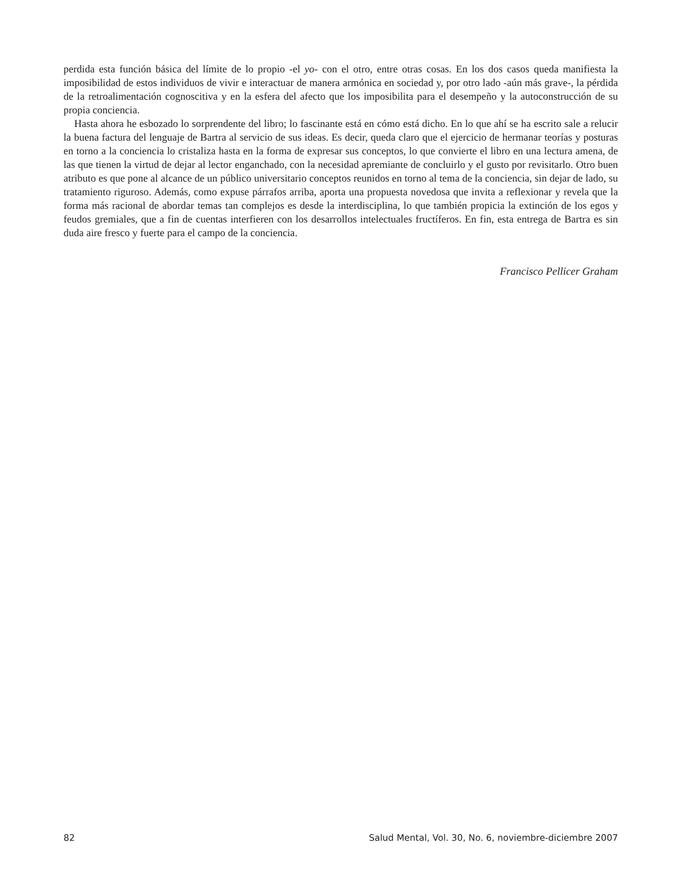perdida esta función básica del límite de lo propio -el yo- con el otro, entre otras cosas. En los dos casos queda manifiesta la imposibilidad de estos individuos de vivir e interactuar de manera armónica en sociedad y, por otro lado -aún más grave-, la pérdida de la retroalimentación cognoscitiva y en la esfera del afecto que los imposibilita para el desempeño y la autoconstrucción de su propia conciencia.
Hasta ahora he esbozado lo sorprendente del libro; lo fascinante está en cómo está dicho. En lo que ahí se ha escrito sale a relucir la buena factura del lenguaje de Bartra al servicio de sus ideas. Es decir, queda claro que el ejercicio de hermanar teorías y posturas en torno a la conciencia lo cristaliza hasta en la forma de expresar sus conceptos, lo que convierte el libro en una lectura amena, de las que tienen la virtud de dejar al lector enganchado, con la necesidad apremiante de concluirlo y el gusto por revisitarlo. Otro buen atributo es que pone al alcance de un público universitario conceptos reunidos en torno al tema de la conciencia, sin dejar de lado, su tratamiento riguroso. Además, como expuse párrafos arriba, aporta una propuesta novedosa que invita a reflexionar y revela que la forma más racional de abordar temas tan complejos es desde la interdisciplina, lo que también propicia la extinción de los egos y feudos gremiales, que a fin de cuentas interfieren con los desarrollos intelectuales fructíferos. En fin, esta entrega de Bartra es sin duda aire fresco y fuerte para el campo de la conciencia.
Francisco Pellicer Graham
82 Salud Mental, Vol. 30, No. 6, noviembre-diciembre 2007